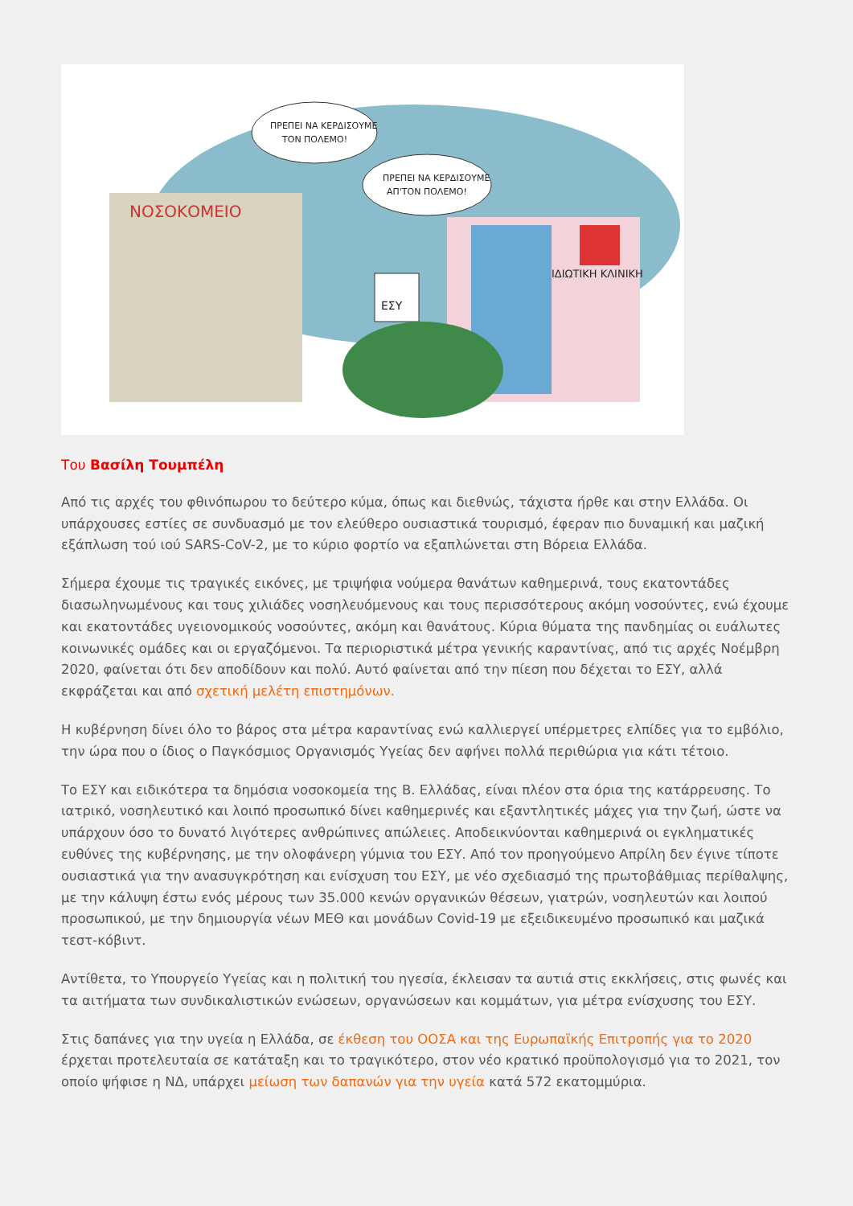ΝΟΣΟΚΟΜΕΙΟ
ΙΔΙΩΤΙΚΗ ΚΛΙΝΙΚΗ
ΕΣΥ
ΠΡΕΠΕΙ ΝΑ ΚΕΡΔΙΣΟΥΜΕ
ΤΟΝ ΠΟΛΕΜΟ!
ΠΡΕΠΕΙ ΝΑ ΚΕΡΔΙΣΟΥΜΕ
ΑΠ'ΤΟΝ ΠΟΛΕΜΟ!
Του Βασίλη Τουμπέλη
Από τις αρχές του φθινόπωρου το δεύτερο κύμα, όπως και διεθνώς, τάχιστα ήρθε και στην Ελλάδα. Οι υπάρχουσες εστίες σε συνδυασμό με τον ελεύθερο ουσιαστικά τουρισμό, έφεραν πιο δυναμική και μαζική εξάπλωση τού ιού SARS-CoV-2, με το κύριο φορτίο να εξαπλώνεται στη Βόρεια Ελλάδα.
Σήμερα έχουμε τις τραγικές εικόνες, με τριψήφια νούμερα θανάτων καθημερινά, τους εκατοντάδες διασωληνωμένους και τους χιλιάδες νοσηλευόμενους και τους περισσότερους ακόμη νοσούντες, ενώ έχουμε και εκατοντάδες υγειονομικούς νοσούντες, ακόμη και θανάτους. Κύρια θύματα της πανδημίας οι ευάλωτες κοινωνικές ομάδες και οι εργαζόμενοι. Τα περιοριστικά μέτρα γενικής καραντίνας, από τις αρχές Νοέμβρη 2020, φαίνεται ότι δεν αποδίδουν και πολύ. Αυτό φαίνεται από την πίεση που δέχεται το ΕΣΥ, αλλά εκφράζεται και από σχετική μελέτη επιστημόνων.
Η κυβέρνηση δίνει όλο το βάρος στα μέτρα καραντίνας ενώ καλλιεργεί υπέρμετρες ελπίδες για το εμβόλιο, την ώρα που ο ίδιος ο Παγκόσμιος Οργανισμός Υγείας δεν αφήνει πολλά περιθώρια για κάτι τέτοιο.
Το ΕΣΥ και ειδικότερα τα δημόσια νοσοκομεία της Β. Ελλάδας, είναι πλέον στα όρια της κατάρρευσης. Το ιατρικό, νοσηλευτικό και λοιπό προσωπικό δίνει καθημερινές και εξαντλητικές μάχες για την ζωή, ώστε να υπάρχουν όσο το δυνατό λιγότερες ανθρώπινες απώλειες. Αποδεικνύονται καθημερινά οι εγκληματικές ευθύνες της κυβέρνησης, με την ολοφάνερη γύμνια του ΕΣΥ. Από τον προηγούμενο Απρίλη δεν έγινε τίποτε ουσιαστικά για την ανασυγκρότηση και ενίσχυση του ΕΣΥ, με νέο σχεδιασμό της πρωτοβάθμιας περίθαλψης, με την κάλυψη έστω ενός μέρους των 35.000 κενών οργανικών θέσεων, γιατρών, νοσηλευτών και λοιπού προσωπικού, με την δημιουργία νέων ΜΕΘ και μονάδων Covid-19 με εξειδικευμένο προσωπικό και μαζικά τεστ-κόβιντ.
Αντίθετα, το Υπουργείο Υγείας και η πολιτική του ηγεσία, έκλεισαν τα αυτιά στις εκκλήσεις, στις φωνές και τα αιτήματα των συνδικαλιστικών ενώσεων, οργανώσεων και κομμάτων, για μέτρα ενίσχυσης του ΕΣΥ.
Στις δαπάνες για την υγεία η Ελλάδα, σε έκθεση του ΟΟΣΑ και της Ευρωπαϊκής Επιτροπής για το 2020 έρχεται προτελευταία σε κατάταξη και το τραγικότερο, στον νέο κρατικό προϋπολογισμό για το 2021, τον οποίο ψήφισε η ΝΔ, υπάρχει μείωση των δαπανών για την υγεία κατά 572 εκατομμύρια.